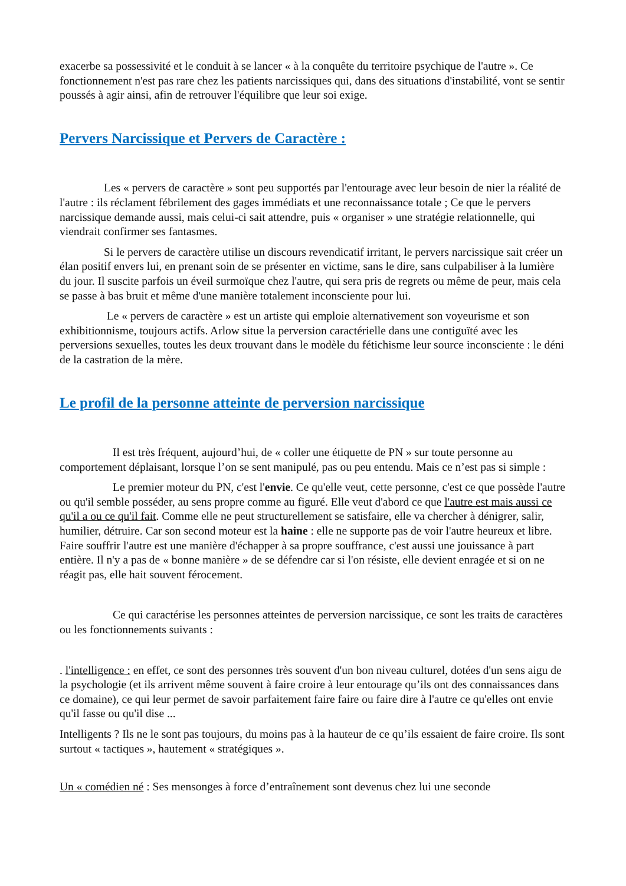exacerbe sa possessivité et le conduit à se lancer « à la conquête du territoire psychique de l'autre ». Ce fonctionnement n'est pas rare chez les patients narcissiques qui, dans des situations d'instabilité, vont se sentir poussés à agir ainsi, afin de retrouver l'équilibre que leur soi exige.
Pervers Narcissique et Pervers de Caractère :
Les « pervers de caractère » sont peu supportés par l'entourage avec leur besoin de nier la réalité de l'autre : ils réclament fébrilement des gages immédiats et une reconnaissance totale ; Ce que le pervers narcissique demande aussi, mais celui-ci sait attendre, puis « organiser » une stratégie relationnelle, qui viendrait confirmer ses fantasmes.
Si le pervers de caractère utilise un discours revendicatif irritant, le pervers narcissique sait créer un élan positif envers lui, en prenant soin de se présenter en victime, sans le dire, sans culpabiliser à la lumière du jour. Il suscite parfois un éveil surmoïque chez l'autre, qui sera pris de regrets ou même de peur, mais cela se passe à bas bruit et même d'une manière totalement inconsciente pour lui.
Le « pervers de caractère » est un artiste qui emploie alternativement son voyeurisme et son exhibitionnisme, toujours actifs. Arlow situe la perversion caractérielle dans une contiguïté avec les perversions sexuelles, toutes les deux trouvant dans le modèle du fétichisme leur source inconsciente : le déni de la castration de la mère.
Le profil de la personne atteinte de perversion narcissique
Il est très fréquent, aujourd’hui, de « coller une étiquette de PN » sur toute personne au comportement déplaisant, lorsque l’on se sent manipulé, pas ou peu entendu. Mais ce n’est pas si simple :
Le premier moteur du PN, c'est l'envie. Ce qu'elle veut, cette personne, c'est ce que possède l'autre ou qu'il semble posséder, au sens propre comme au figuré. Elle veut d'abord ce que l'autre est mais aussi ce qu'il a ou ce qu'il fait. Comme elle ne peut structurellement se satisfaire, elle va chercher à dénigrer, salir, humilier, détruire. Car son second moteur est la haine : elle ne supporte pas de voir l'autre heureux et libre. Faire souffrir l'autre est une manière d'échapper à sa propre souffrance, c'est aussi une jouissance à part entière. Il n'y a pas de « bonne manière » de se défendre car si l'on résiste, elle devient enragée et si on ne réagit pas, elle hait souvent férocement.
Ce qui caractérise les personnes atteintes de perversion narcissique, ce sont les traits de caractères ou les fonctionnements suivants :
. l'intelligence : en effet, ce sont des personnes très souvent d'un bon niveau culturel, dotées d'un sens aigu de la psychologie (et ils arrivent même souvent à faire croire à leur entourage qu’ils ont des connaissances dans ce domaine), ce qui leur permet de savoir parfaitement faire faire ou faire dire à l'autre ce qu'elles ont envie qu'il fasse ou qu'il dise ...
Intelligents ? Ils ne le sont pas toujours, du moins pas à la hauteur de ce qu’ils essaient de faire croire. Ils sont surtout « tactiques », hautement « stratégiques ».
Un « comédien né : Ses mensonges à force d’entraînement sont devenus chez lui une seconde